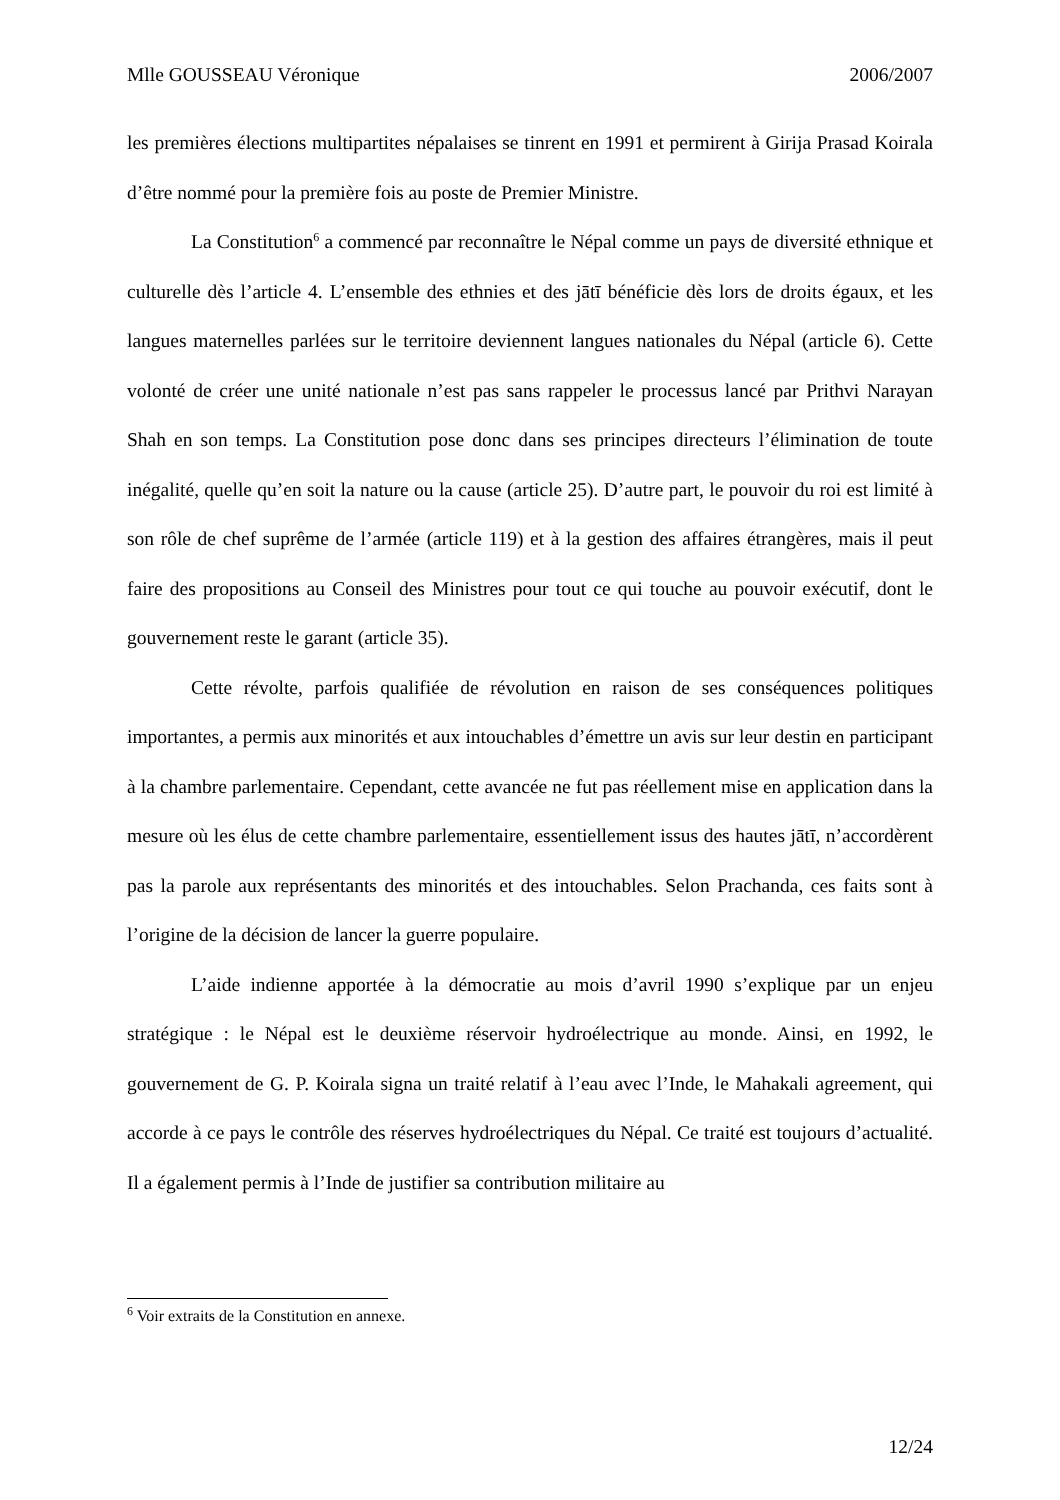Mlle GOUSSEAU Véronique 2006/2007
les premières élections multipartites népalaises se tinrent en 1991 et permirent à Girija Prasad Koirala d’être nommé pour la première fois au poste de Premier Ministre.
La Constitution<sup>6</sup> a commencé par reconnaître le Népal comme un pays de diversité ethnique et culturelle dès l’article 4. L’ensemble des ethnies et des jātī bénéficie dès lors de droits égaux, et les langues maternelles parlées sur le territoire deviennent langues nationales du Népal (article 6). Cette volonté de créer une unité nationale n’est pas sans rappeler le processus lancé par Prithvi Narayan Shah en son temps. La Constitution pose donc dans ses principes directeurs l’élimination de toute inégalité, quelle qu’en soit la nature ou la cause (article 25). D’autre part, le pouvoir du roi est limité à son rôle de chef suprême de l’armée (article 119) et à la gestion des affaires étrangères, mais il peut faire des propositions au Conseil des Ministres pour tout ce qui touche au pouvoir exécutif, dont le gouvernement reste le garant (article 35).
Cette révolte, parfois qualifiée de révolution en raison de ses conséquences politiques importantes, a permis aux minorités et aux intouchables d’émettre un avis sur leur destin en participant à la chambre parlementaire. Cependant, cette avancée ne fut pas réellement mise en application dans la mesure où les élus de cette chambre parlementaire, essentiellement issus des hautes jātī, n’accordèrent pas la parole aux représentants des minorités et des intouchables. Selon Prachanda, ces faits sont à l’origine de la décision de lancer la guerre populaire.
L’aide indienne apportée à la démocratie au mois d’avril 1990 s’explique par un enjeu stratégique : le Népal est le deuxième réservoir hydroélectrique au monde. Ainsi, en 1992, le gouvernement de G. P. Koirala signa un traité relatif à l’eau avec l’Inde, le Mahakali agreement, qui accorde à ce pays le contrôle des réserves hydroélectriques du Népal. Ce traité est toujours d’actualité. Il a également permis à l’Inde de justifier sa contribution militaire au
<sup>6</sup> Voir extraits de la Constitution en annexe.
12/24